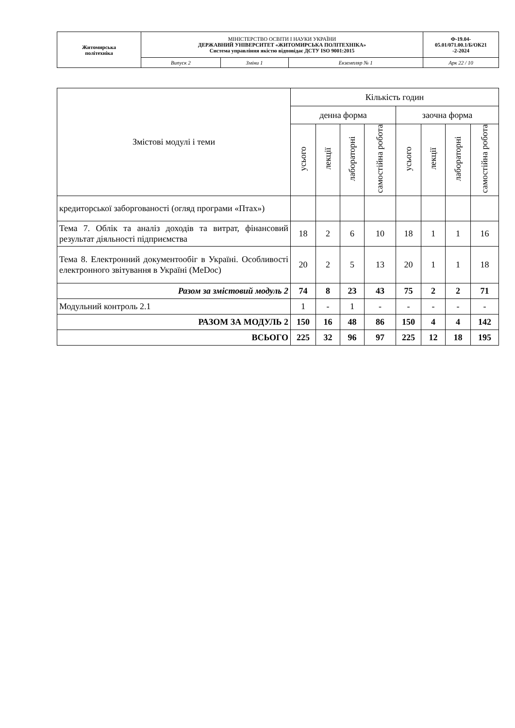| Житомирська політехніка | МІНІСТЕРСТВО ОСВІТИ І НАУКИ УКРАЇНИ ДЕРЖАВНИЙ УНІВЕРСИТЕТ «ЖИТОМИРСЬКА ПОЛІТЕХНІКА» Система управління якістю відповідає ДСТУ ISO 9001:2015 | | | Ф-19.04- 05.01/071.00.1/Б/ОК21 -2-2024 |
| | Випуск 2 | Зміни 1 | Екземпляр № 1 | Арк 22 / 10 |
| Змістові модулі і теми | Кількість годин | | | | | | | |
| --- | --- | --- | --- | --- | --- | --- | --- | --- |
| | денна форма | | | | заочна форма | | | |
| | усього | лекції | лабораторні | самостійна робота | усього | лекції | лабораторні | самостійна робота |
| кредиторської заборгованості (огляд програми «Птах») | | | | | | | | |
| Тема 7. Облік та аналіз доходів та витрат, фінансовий результат діяльності підприємства | 18 | 2 | 6 | 10 | 18 | 1 | 1 | 16 |
| Тема 8. Електронний документообіг в Україні. Особливості електронного звітування в Україні (MeDoc) | 20 | 2 | 5 | 13 | 20 | 1 | 1 | 18 |
| Разом за змістовий модуль 2 | 74 | 8 | 23 | 43 | 75 | 2 | 2 | 71 |
| Модульний контроль 2.1 | 1 | - | 1 | - | - | - | - | - |
| РАЗОМ ЗА МОДУЛЬ 2 | 150 | 16 | 48 | 86 | 150 | 4 | 4 | 142 |
| ВСЬОГО | 225 | 32 | 96 | 97 | 225 | 12 | 18 | 195 |